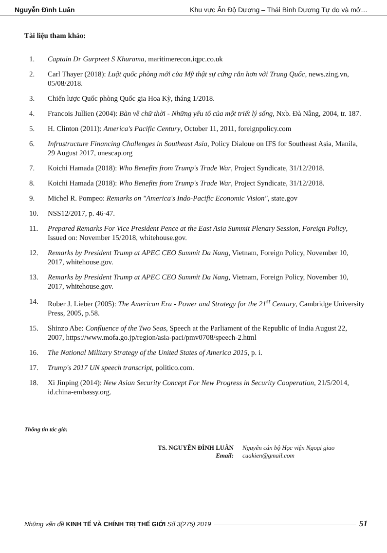Nguyễn Đình Luân Khu vực Ấn Độ Dương – Thái Bình Dương Tự do và mở…
Tài liệu tham khảo:
1. Captain Dr Gurpreet S Khurama, maritimerecon.iqpc.co.uk
2. Carl Thayer (2018): Luật quốc phòng mới của Mỹ thật sự cứng rắn hơn với Trung Quốc, news.zing.vn, 05/08/2018.
3. Chiến lược Quốc phòng Quốc gia Hoa Kỳ, tháng 1/2018.
4. Francois Jullien (2004): Bàn về chữ thời - Những yếu tố của một triết lý sống, Nxb. Đà Nẵng, 2004, tr. 187.
5. H. Clinton (2011): America's Pacific Century, October 11, 2011, foreignpolicy.com
6. Infrustructure Financing Challenges in Southeast Asia, Policy Dialoue on IFS for Southeast Asia, Manila, 29 August 2017, unescap.org
7. Koichi Hamada (2018): Who Benefits from Trump's Trade War, Project Syndicate, 31/12/2018.
8. Koichi Hamada (2018): Who Benefits from Trump's Trade War, Project Syndicate, 31/12/2018.
9. Michel R. Pompeo: Remarks on "America's Indo-Pacific Economic Vision", state.gov
10. NSS12/2017, p. 46-47.
11. Prepared Remarks For Vice President Pence at the East Asia Summit Plenary Session, Foreign Policy, Issued on: November 15/2018, whitehouse.gov.
12. Remarks by President Trump at APEC CEO Summit Da Nang, Vietnam, Foreign Policy, November 10, 2017, whitehouse.gov.
13. Remarks by President Trump at APEC CEO Summit Da Nang, Vietnam, Foreign Policy, November 10, 2017, whitehouse.gov.
14. Rober J. Lieber (2005): The American Era - Power and Strategy for the 21<sup>st</sup> Century, Cambridge University Press, 2005, p.58.
15. Shinzo Abe: Confluence of the Two Seas, Speech at the Parliament of the Republic of India August 22, 2007, https://www.mofa.go.jp/region/asia-paci/pmv0708/speech-2.html
16. The National Military Strategy of the United States of America 2015, p. i.
17. Trump's 2017 UN speech transcript, politico.com.
18. Xi Jinping (2014): New Asian Security Concept For New Progress in Security Cooperation, 21/5/2014, id.china-embassy.org.
Thông tin tác giả:
TS. NGUYỄN ĐÌNH LUÂN
Email:
Nguyên cán bộ Học viện Ngoại giao
cuakien@gmail.com
Những vấn đề KINH TẾ VÀ CHÍNH TRỊ THẾ GIỚI Số 3(275) 2019 51